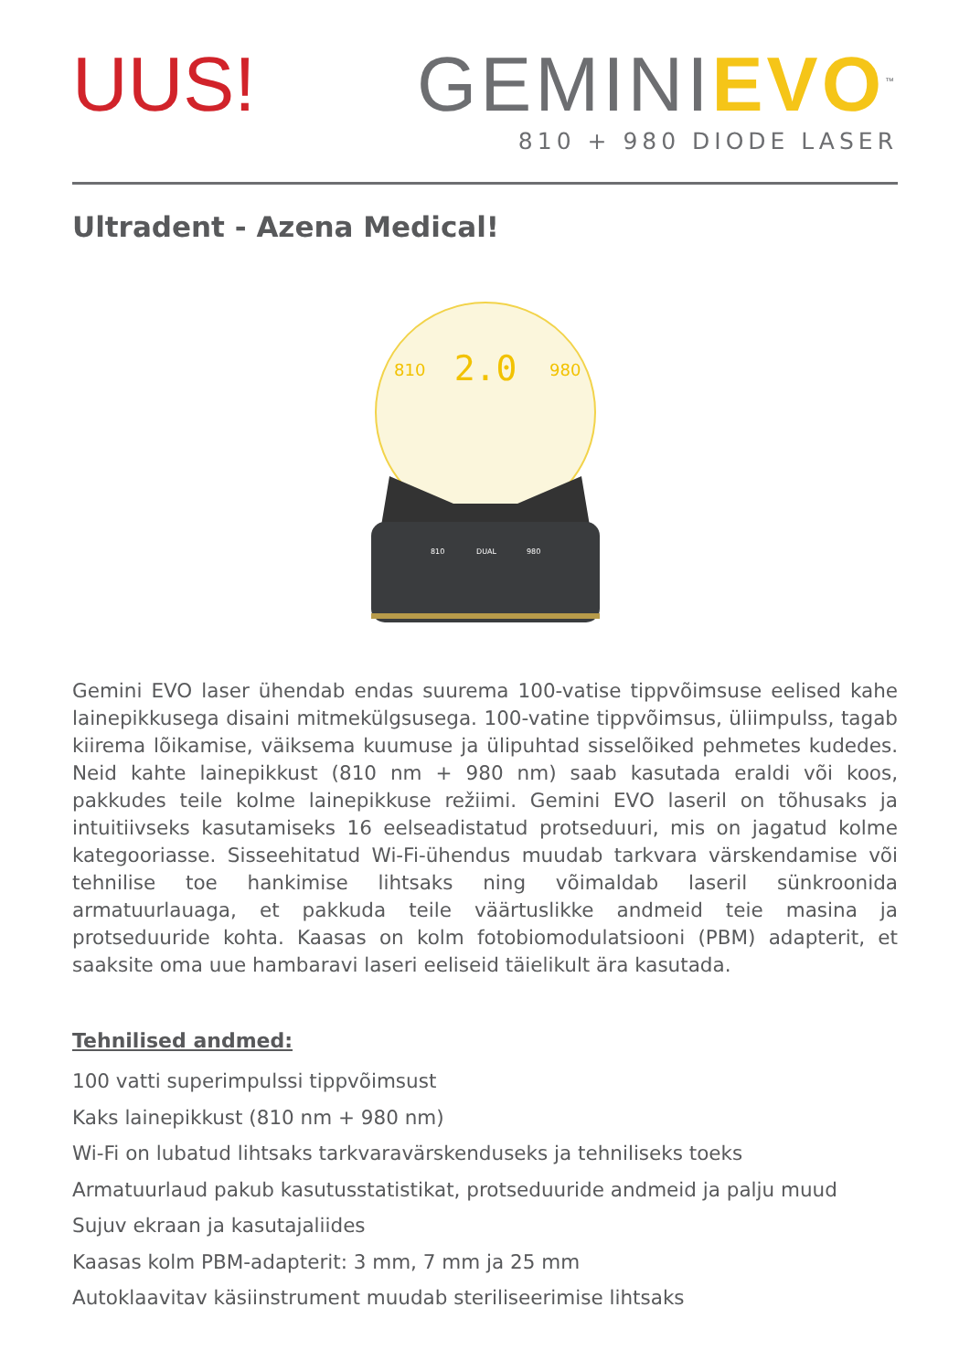UUS! GEMINIEVO<sup>™</sup>
810 + 980 DIODE LASER
Ultradent - Azena Medical!
2.0
810
980
810
DUAL
980
Gemini EVO laser ühendab endas suurema 100-vatise tippvõimsuse eelised kahe lainepikkusega disaini mitmekülgsusega. 100-vatine tippvõimsus, üliimpulss, tagab kiirema lõikamise, väiksema kuumuse ja ülipuhtad sisselõiked pehmetes kudedes. Neid kahte lainepikkust (810 nm + 980 nm) saab kasutada eraldi või koos, pakkudes teile kolme lainepikkuse režiimi. Gemini EVO laseril on tõhusaks ja intuitiivseks kasutamiseks 16 eelseadistatud protseduuri, mis on jagatud kolme kategooriasse. Sisseehitatud Wi-Fi-ühendus muudab tarkvara värskendamise või tehnilise toe hankimise lihtsaks ning võimaldab laseril sünkroonida armatuurlauaga, et pakkuda teile väärtuslikke andmeid teie masina ja protseduuride kohta. Kaasas on kolm fotobiomodulatsiooni (PBM) adapterit, et saaksite oma uue hambaravi laseri eeliseid täielikult ära kasutada.
Tehnilised andmed:
100 vatti superimpulssi tippvõimsust
Kaks lainepikkust (810 nm + 980 nm)
Wi-Fi on lubatud lihtsaks tarkvaravärskenduseks ja tehniliseks toeks
Armatuurlaud pakub kasutusstatistikat, protseduuride andmeid ja palju muud
Sujuv ekraan ja kasutajaliides
Kaasas kolm PBM-adapterit: 3 mm, 7 mm ja 25 mm
Autoklaavitav käsiinstrument muudab steriliseerimise lihtsaks